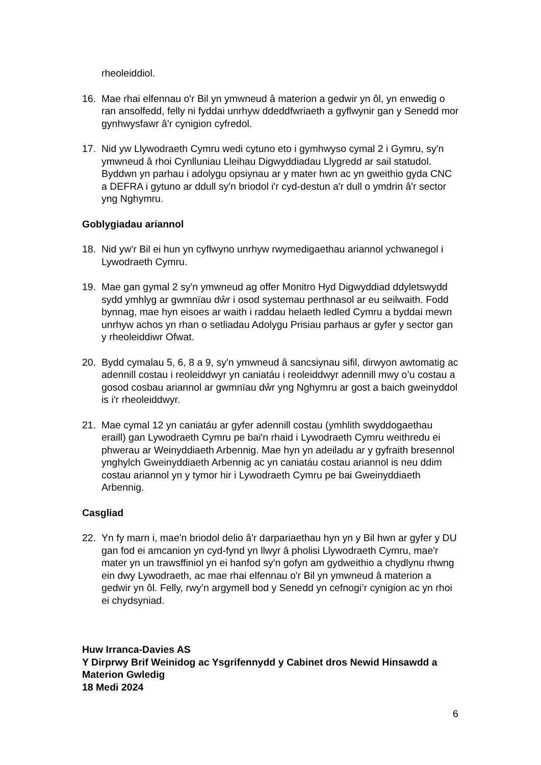rheoleiddiol.
16. Mae rhai elfennau o'r Bil yn ymwneud â materion a gedwir yn ôl, yn enwedig o ran ansolfedd, felly ni fyddai unrhyw ddeddfwriaeth a gyflwynir gan y Senedd mor gynhwysfawr â'r cynigion cyfredol.
17. Nid yw Llywodraeth Cymru wedi cytuno eto i gymhwyso cymal 2 i Gymru, sy'n ymwneud â rhoi Cynlluniau Lleihau Digwyddiadau Llygredd ar sail statudol. Byddwn yn parhau i adolygu opsiynau ar y mater hwn ac yn gweithio gyda CNC a DEFRA i gytuno ar ddull sy'n briodol i'r cyd-destun a'r dull o ymdrin â'r sector yng Nghymru.
Goblygiadau ariannol
18. Nid yw'r Bil ei hun yn cyflwyno unrhyw rwymedigaethau ariannol ychwanegol i Lywodraeth Cymru.
19. Mae gan gymal 2 sy'n ymwneud ag offer Monitro Hyd Digwyddiad ddyletswydd sydd ymhlyg ar gwmnïau dŵr i osod systemau perthnasol ar eu seilwaith. Fodd bynnag, mae hyn eisoes ar waith i raddau helaeth ledled Cymru a byddai mewn unrhyw achos yn rhan o setliadau Adolygu Prisiau parhaus ar gyfer y sector gan y rheoleiddiwr Ofwat.
20. Bydd cymalau 5, 6, 8 a 9, sy'n ymwneud â sancsiynau sifil, dirwyon awtomatig ac adennill costau i reoleiddwyr yn caniatáu i reoleiddwyr adennill mwy o’u costau a gosod cosbau ariannol ar gwmnïau dŵr yng Nghymru ar gost a baich gweinyddol is i'r rheoleiddwyr.
21. Mae cymal 12 yn caniatáu ar gyfer adennill costau (ymhlith swyddogaethau eraill) gan Lywodraeth Cymru pe bai'n rhaid i Lywodraeth Cymru weithredu ei phwerau ar Weinyddiaeth Arbennig. Mae hyn yn adeiladu ar y gyfraith bresennol ynghylch Gweinyddiaeth Arbennig ac yn caniatáu costau ariannol is neu ddim costau ariannol yn y tymor hir i Lywodraeth Cymru pe bai Gweinyddiaeth Arbennig.
Casgliad
22. Yn fy marn i, mae'n briodol delio â'r darpariaethau hyn yn y Bil hwn ar gyfer y DU gan fod ei amcanion yn cyd-fynd yn llwyr â pholisi Llywodraeth Cymru, mae'r mater yn un trawsffiniol yn ei hanfod sy'n gofyn am gydweithio a chydlynu rhwng ein dwy Lywodraeth, ac mae rhai elfennau o'r Bil yn ymwneud â materion a gedwir yn ôl. Felly, rwy’n argymell bod y Senedd yn cefnogi’r cynigion ac yn rhoi ei chydsyniad.
Huw Irranca-Davies AS
Y Dirprwy Brif Weinidog ac Ysgrifennydd y Cabinet dros Newid Hinsawdd a Materion Gwledig
18 Medi 2024
6